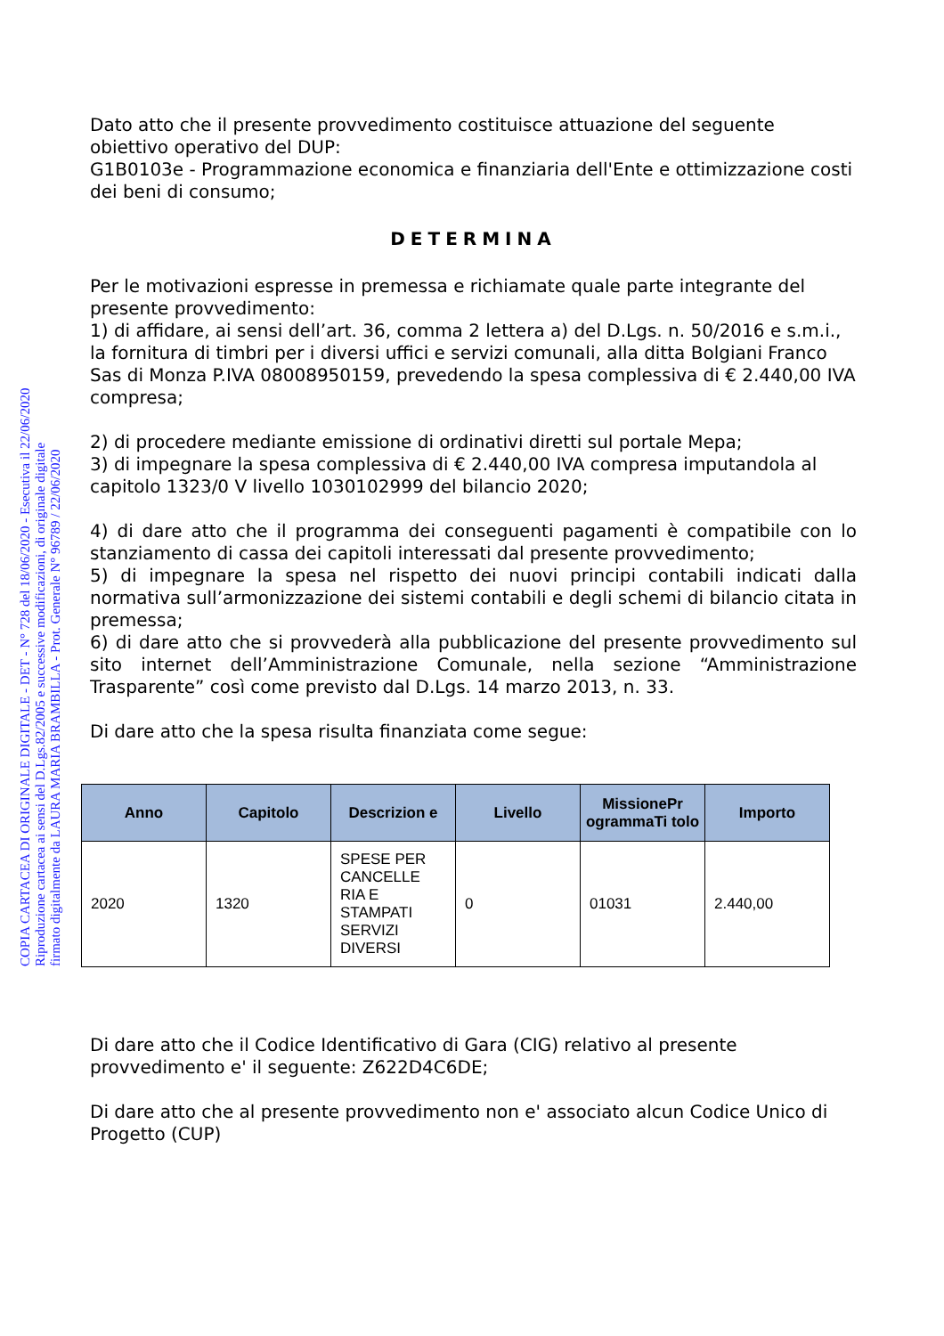COPIA CARTACEA DI ORIGINALE DIGITALE - DET - N° 728 del 18/06/2020 - Esecutiva il 22/06/2020
Riproduzione cartacea ai sensi del D.Lgs.82/2005 e successive modificazioni, di originale digitale
firmato digitalmente da LAURA MARIA BRAMBILLA - Prot. Generale N° 96789 / 22/06/2020
Dato atto che il presente provvedimento costituisce attuazione del seguente obiettivo operativo del DUP:
G1B0103e - Programmazione economica e finanziaria dell'Ente e ottimizzazione costi dei beni di consumo;
DETERMINA
Per le motivazioni espresse in premessa e richiamate quale parte integrante del presente provvedimento:
1) di affidare, ai sensi dell’art. 36, comma 2 lettera a) del D.Lgs. n. 50/2016 e s.m.i., la fornitura di timbri per i diversi uffici e servizi comunali, alla ditta Bolgiani Franco Sas di Monza P.IVA 08008950159, prevedendo la spesa complessiva di € 2.440,00 IVA compresa;
2) di procedere mediante emissione di ordinativi diretti sul portale Mepa;
3) di impegnare la spesa complessiva di € 2.440,00 IVA compresa imputandola al capitolo 1323/0 V livello 1030102999 del bilancio 2020;
4) di dare atto che il programma dei conseguenti pagamenti è compatibile con lo stanziamento di cassa dei capitoli interessati dal presente provvedimento;
5) di impegnare la spesa nel rispetto dei nuovi principi contabili indicati dalla normativa sull’armonizzazione dei sistemi contabili e degli schemi di bilancio citata in premessa;
6) di dare atto che si provvederà alla pubblicazione del presente provvedimento sul sito internet dell’Amministrazione Comunale, nella sezione “Amministrazione Trasparente” così come previsto dal D.Lgs. 14 marzo 2013, n. 33.
Di dare atto che la spesa risulta finanziata come segue:
| Anno | Capitolo | Descrizion e | Livello | MissionePr ogrammaTi tolo | Importo |
| --- | --- | --- | --- | --- | --- |
| 2020 | 1320 | SPESE PER CANCELLE RIA E STAMPATI SERVIZI DIVERSI | 0 | 01031 | 2.440,00 |
Di dare atto che il Codice Identificativo di Gara (CIG) relativo al presente provvedimento e' il seguente: Z622D4C6DE;
Di dare atto che al presente provvedimento non e' associato alcun Codice Unico di Progetto (CUP)